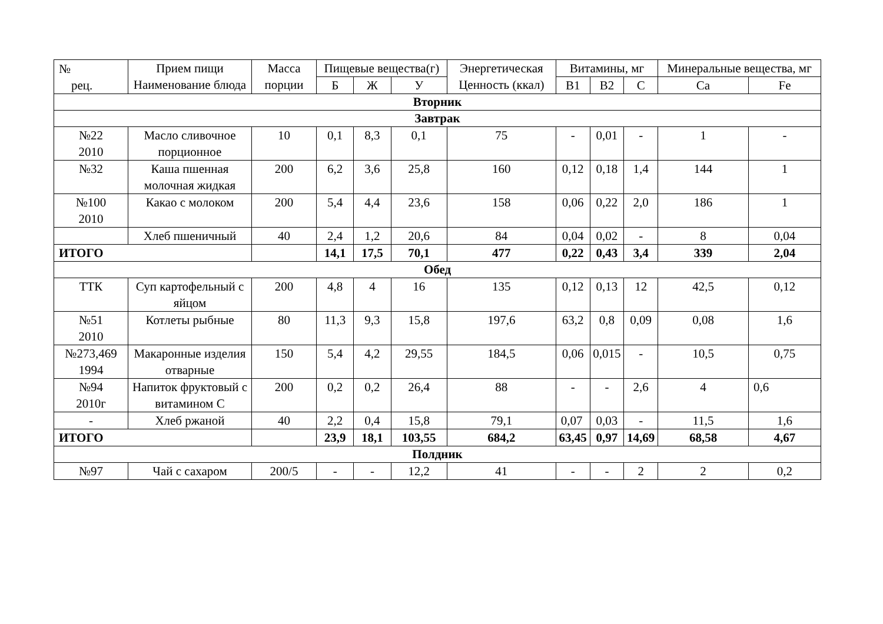| № рец. | Прием пищи Наименование блюда | Масса порции | Пищевые вещества(г) | | | Энергетическая Ценность (ккал) | Витамины, мг | | | Минеральные вещества, мг | |
| --- | --- | --- | --- | --- | --- | --- | --- | --- | --- | --- | --- |
| | | | Б | Ж | У | | В1 | В2 | С | Са | Fe |
| Вторник | | | | | | | | | | | |
| Завтрак | | | | | | | | | | | |
| №22 2010 | Масло сливочное порционное | 10 | 0,1 | 8,3 | 0,1 | 75 | - | 0,01 | - | 1 | - |
| №32 | Каша пшенная молочная жидкая | 200 | 6,2 | 3,6 | 25,8 | 160 | 0,12 | 0,18 | 1,4 | 144 | 1 |
| №100 2010 | Какао с молоком | 200 | 5,4 | 4,4 | 23,6 | 158 | 0,06 | 0,22 | 2,0 | 186 | 1 |
| | Хлеб пшеничный | 40 | 2,4 | 1,2 | 20,6 | 84 | 0,04 | 0,02 | - | 8 | 0,04 |
| ИТОГО | | | 14,1 | 17,5 | 70,1 | 477 | 0,22 | 0,43 | 3,4 | 339 | 2,04 |
| Обед | | | | | | | | | | | |
| ТТК | Суп картофельный с яйцом | 200 | 4,8 | 4 | 16 | 135 | 0,12 | 0,13 | 12 | 42,5 | 0,12 |
| №51 2010 | Котлеты рыбные | 80 | 11,3 | 9,3 | 15,8 | 197,6 | 63,2 | 0,8 | 0,09 | 0,08 | 1,6 |
| №273,469 1994 | Макаронные изделия отварные | 150 | 5,4 | 4,2 | 29,55 | 184,5 | 0,06 | 0,015 | - | 10,5 | 0,75 |
| №94 2010г | Напиток фруктовый с витамином С | 200 | 0,2 | 0,2 | 26,4 | 88 | - | - | 2,6 | 4 | 0,6 |
| - | Хлеб ржаной | 40 | 2,2 | 0,4 | 15,8 | 79,1 | 0,07 | 0,03 | - | 11,5 | 1,6 |
| ИТОГО | | | 23,9 | 18,1 | 103,55 | 684,2 | 63,45 | 0,97 | 14,69 | 68,58 | 4,67 |
| Полдник | | | | | | | | | | | |
| №97 | Чай с сахаром | 200/5 | - | - | 12,2 | 41 | - | - | 2 | 2 | 0,2 |